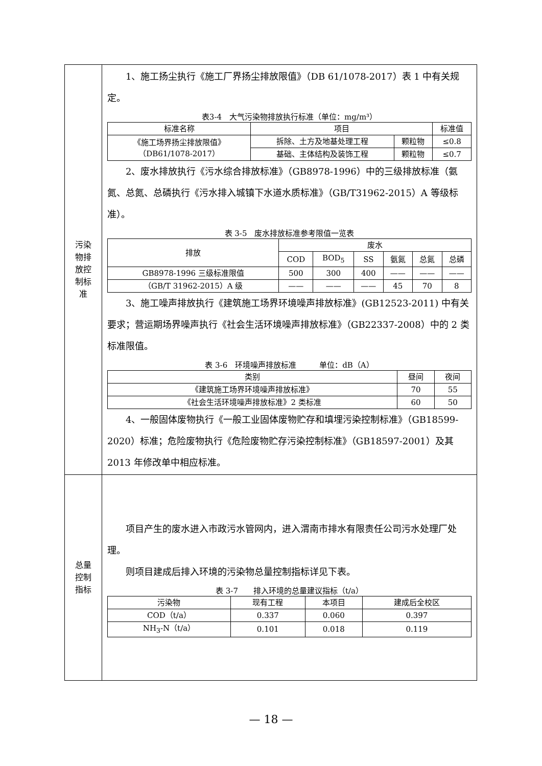| 污染 物排 放控 制标 准 | 1、施工扬尘执行《施工厂界扬尘排放限值》（DB 61/1078-2017）表 1 中有关规定。 表3-4 大气污染物排放执行标准（单位：mg/m³） / 标准名称 / 项目 / / 标准值 / / --- / --- / --- / --- / / 《施工场界扬尘排放限值》 （DB61/1078-2017） / 拆除、土方及地基处理工程 / 颗粒物 / ≤0.8 / / / 基础、主体结构及装饰工程 / 颗粒物 / ≤0.7 / 2、废水排放执行《污水综合排放标准》（GB8978-1996）中的三级排放标准（氨氮、总氮、总磷执行《污水排入城镇下水道水质标准》（GB/T31962-2015）A 等级标准）。 表 3-5 废水排放标准参考限值一览表 / 排放 / 废水 / / / / / / / --- / --- / --- / --- / --- / --- / --- / / / COD / BOD<sub>5</sub> / SS / 氨氮 / 总氮 / 总磷 / / GB8978-1996 三级标准限值 / 500 / 300 / 400 / —— / —— / —— / / （GB/T 31962-2015）A 级 / —— / —— / —— / 45 / 70 / 8 / 3、施工噪声排放执行《建筑施工场界环境噪声排放标准》(GB12523-2011) 中有关要求；营运期场界噪声执行《社会生活环境噪声排放标准》（GB22337-2008）中的 2 类标准限值。 表 3-6 环境噪声排放标准 单位：dB（A） / 类别 / 昼间 / 夜间 / / --- / --- / --- / / 《建筑施工场界环境噪声排放标准》 / 70 / 55 / / 《社会生活环境噪声排放标准》2 类标准 / 60 / 50 / 4、一般固体废物执行《一般工业固体废物贮存和填埋污染控制标准》（GB18599-2020）标准；危险废物执行《危险废物贮存污染控制标准》（GB18597-2001）及其 2013 年修改单中相应标准。 |
| 总量 控制 指标 | 项目产生的废水进入市政污水管网内，进入渭南市排水有限责任公司污水处理厂处理。 则项目建成后排入环境的污染物总量控制指标详见下表。 表 3-7 排入环境的总量建议指标（t/a） / 污染物 / 现有工程 / 本项目 / 建成后全校区 / / --- / --- / --- / --- / / COD（t/a） / 0.337 / 0.060 / 0.397 / / NH<sub>3</sub>-N（t/a） / 0.101 / 0.018 / 0.119 / |
— 18 —